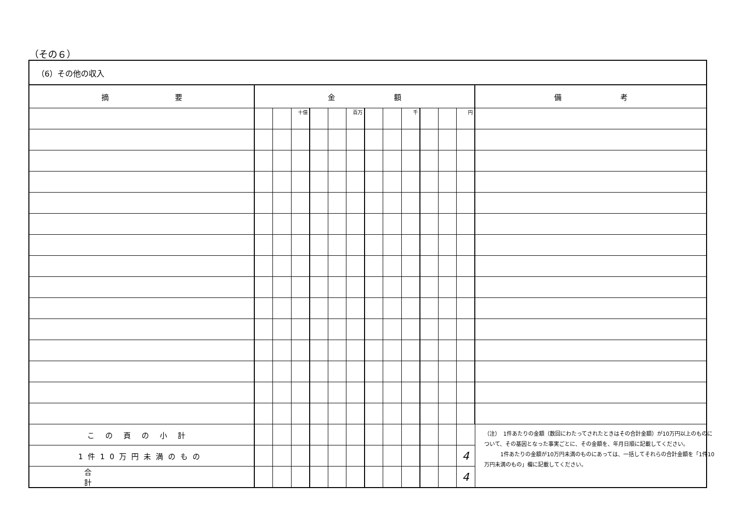（その６）
（6）その他の収入
| 摘 要 | 金 額 | | | | | | | | | | | | 備 考 |
| --- | --- | --- | --- | --- | --- | --- | --- | --- | --- | --- | --- | --- | --- |
| | | | 十億 | | | 百万 | | | 千 | | | 円 | |
| この頁の小計 | | | | | | | | | | | | | |
| 1件10万円未満のもの | | | | | | | | | | | | 4 | |
| 合計 | | | | | | | | | | | | 4 | |
（注）　1件あたりの金額（数回にわたってされたときはその合計金額）が10万円以上のものについて、その基因となった事実ごとに、その金額を、年月日順に記載してください。
　　　1件あたりの金額が10万円未満のものにあっては、一括してそれらの合計金額を「1件10万円未満のもの」欄に記載してください。